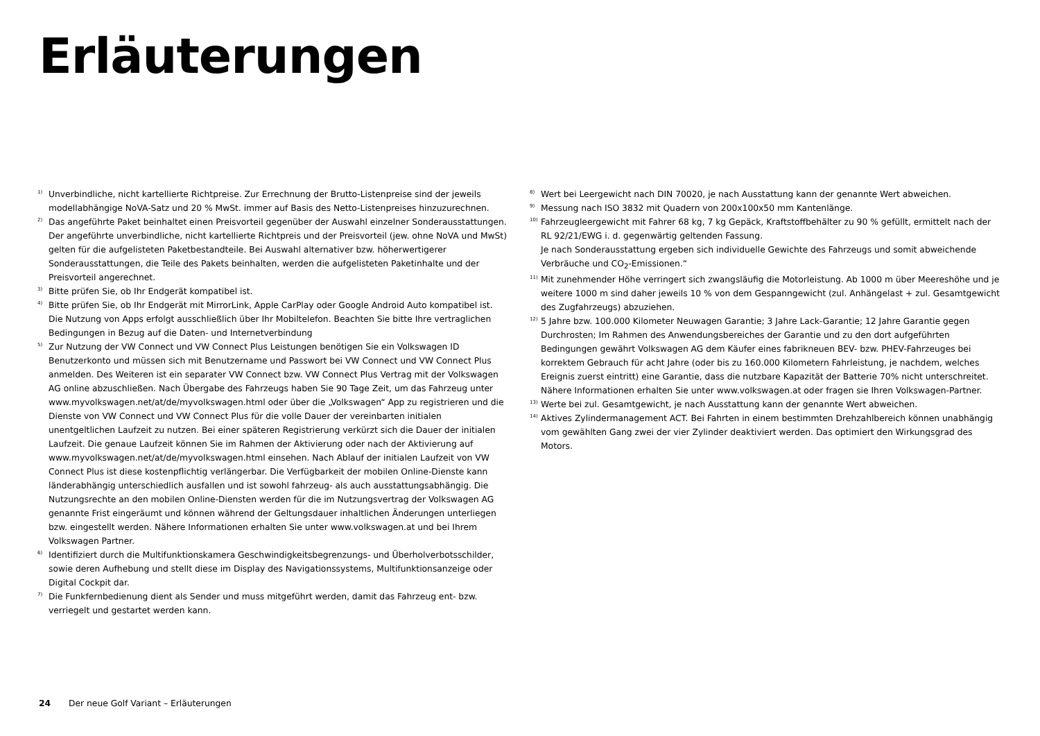Erläuterungen
1)
Unverbindliche, nicht kartellierte Richtpreise. Zur Errechnung der Brutto-Listenpreise sind der jeweils modellabhängige NoVA-Satz und 20 % MwSt. immer auf Basis des Netto-Listenpreises hinzuzurechnen.
2)
Das angeführte Paket beinhaltet einen Preisvorteil gegenüber der Auswahl einzelner Sonderausstattungen. Der angeführte unverbindliche, nicht kartellierte Richtpreis und der Preisvorteil (jew. ohne NoVA und MwSt) gelten für die aufgelisteten Paketbestandteile. Bei Auswahl alternativer bzw. höherwertigerer Sonderausstattungen, die Teile des Pakets beinhalten, werden die aufgelisteten Paketinhalte und der Preisvorteil angerechnet.
3)
Bitte prüfen Sie, ob Ihr Endgerät kompatibel ist.
4)
Bitte prüfen Sie, ob Ihr Endgerät mit MirrorLink, Apple CarPlay oder Google Android Auto kompatibel ist. Die Nutzung von Apps erfolgt ausschließlich über Ihr Mobiltelefon. Beachten Sie bitte Ihre vertraglichen Bedingungen in Bezug auf die Daten- und Internetverbindung
5)
Zur Nutzung der VW Connect und VW Connect Plus Leistungen benötigen Sie ein Volkswagen ID Benutzerkonto und müssen sich mit Benutzername und Passwort bei VW Connect und VW Connect Plus anmelden. Des Weiteren ist ein separater VW Connect bzw. VW Connect Plus Vertrag mit der Volkswagen AG online abzuschließen. Nach Übergabe des Fahrzeugs haben Sie 90 Tage Zeit, um das Fahrzeug unter www.myvolkswagen.net/at/de/myvolkswagen.html oder über die „Volkswagen“ App zu registrieren und die Dienste von VW Connect und VW Connect Plus für die volle Dauer der vereinbarten initialen unentgeltlichen Laufzeit zu nutzen. Bei einer späteren Registrierung verkürzt sich die Dauer der initialen Laufzeit. Die genaue Laufzeit können Sie im Rahmen der Aktivierung oder nach der Aktivierung auf www.myvolkswagen.net/at/de/myvolkswagen.html einsehen. Nach Ablauf der initialen Laufzeit von VW Connect Plus ist diese kostenpflichtig verlängerbar. Die Verfügbarkeit der mobilen Online-Dienste kann länderabhängig unterschiedlich ausfallen und ist sowohl fahrzeug- als auch ausstattungsabhängig. Die Nutzungsrechte an den mobilen Online-Diensten werden für die im Nutzungsvertrag der Volkswagen AG genannte Frist eingeräumt und können während der Geltungsdauer inhaltlichen Änderungen unterliegen bzw. eingestellt werden. Nähere Informationen erhalten Sie unter www.volkswagen.at und bei Ihrem Volkswagen Partner.
6)
Identifiziert durch die Multifunktionskamera Geschwindigkeitsbegrenzungs- und Überholverbotsschilder, sowie deren Aufhebung und stellt diese im Display des Navigationssystems, Multifunktionsanzeige oder Digital Cockpit dar.
7)
Die Funkfernbedienung dient als Sender und muss mitgeführt werden, damit das Fahrzeug ent- bzw. verriegelt und gestartet werden kann.
8)
Wert bei Leergewicht nach DIN 70020, je nach Ausstattung kann der genannte Wert abweichen.
9)
Messung nach ISO 3832 mit Quadern von 200x100x50 mm Kantenlänge.
10)
Fahrzeugleergewicht mit Fahrer 68 kg, 7 kg Gepäck, Kraftstoffbehälter zu 90 % gefüllt, ermittelt nach der RL 92/21/EWG i. d. gegenwärtig geltenden Fassung.
Je nach Sonderausstattung ergeben sich individuelle Gewichte des Fahrzeugs und somit abweichende Verbräuche und CO<sub>2</sub>-Emissionen.“
11)
Mit zunehmender Höhe verringert sich zwangsläufig die Motorleistung. Ab 1000 m über Meereshöhe und je weitere 1000 m sind daher jeweils 10 % von dem Gespanngewicht (zul. Anhängelast + zul. Gesamtgewicht des Zugfahrzeugs) abzuziehen.
12)
5 Jahre bzw. 100.000 Kilometer Neuwagen Garantie; 3 Jahre Lack-Garantie; 12 Jahre Garantie gegen Durchrosten; Im Rahmen des Anwendungsbereiches der Garantie und zu den dort aufgeführten Bedingungen gewährt Volkswagen AG dem Käufer eines fabrikneuen BEV- bzw. PHEV-Fahrzeuges bei korrektem Gebrauch für acht Jahre (oder bis zu 160.000 Kilometern Fahrleistung, je nachdem, welches Ereignis zuerst eintritt) eine Garantie, dass die nutzbare Kapazität der Batterie 70% nicht unterschreitet. Nähere Informationen erhalten Sie unter www.volkswagen.at oder fragen sie Ihren Volkswagen-Partner.
13)
Werte bei zul. Gesamtgewicht, je nach Ausstattung kann der genannte Wert abweichen.
14)
Aktives Zylindermanagement ACT. Bei Fahrten in einem bestimmten Drehzahlbereich können unabhängig vom gewählten Gang zwei der vier Zylinder deaktiviert werden. Das optimiert den Wirkungsgrad des Motors.
24 Der neue Golf Variant – Erläuterungen